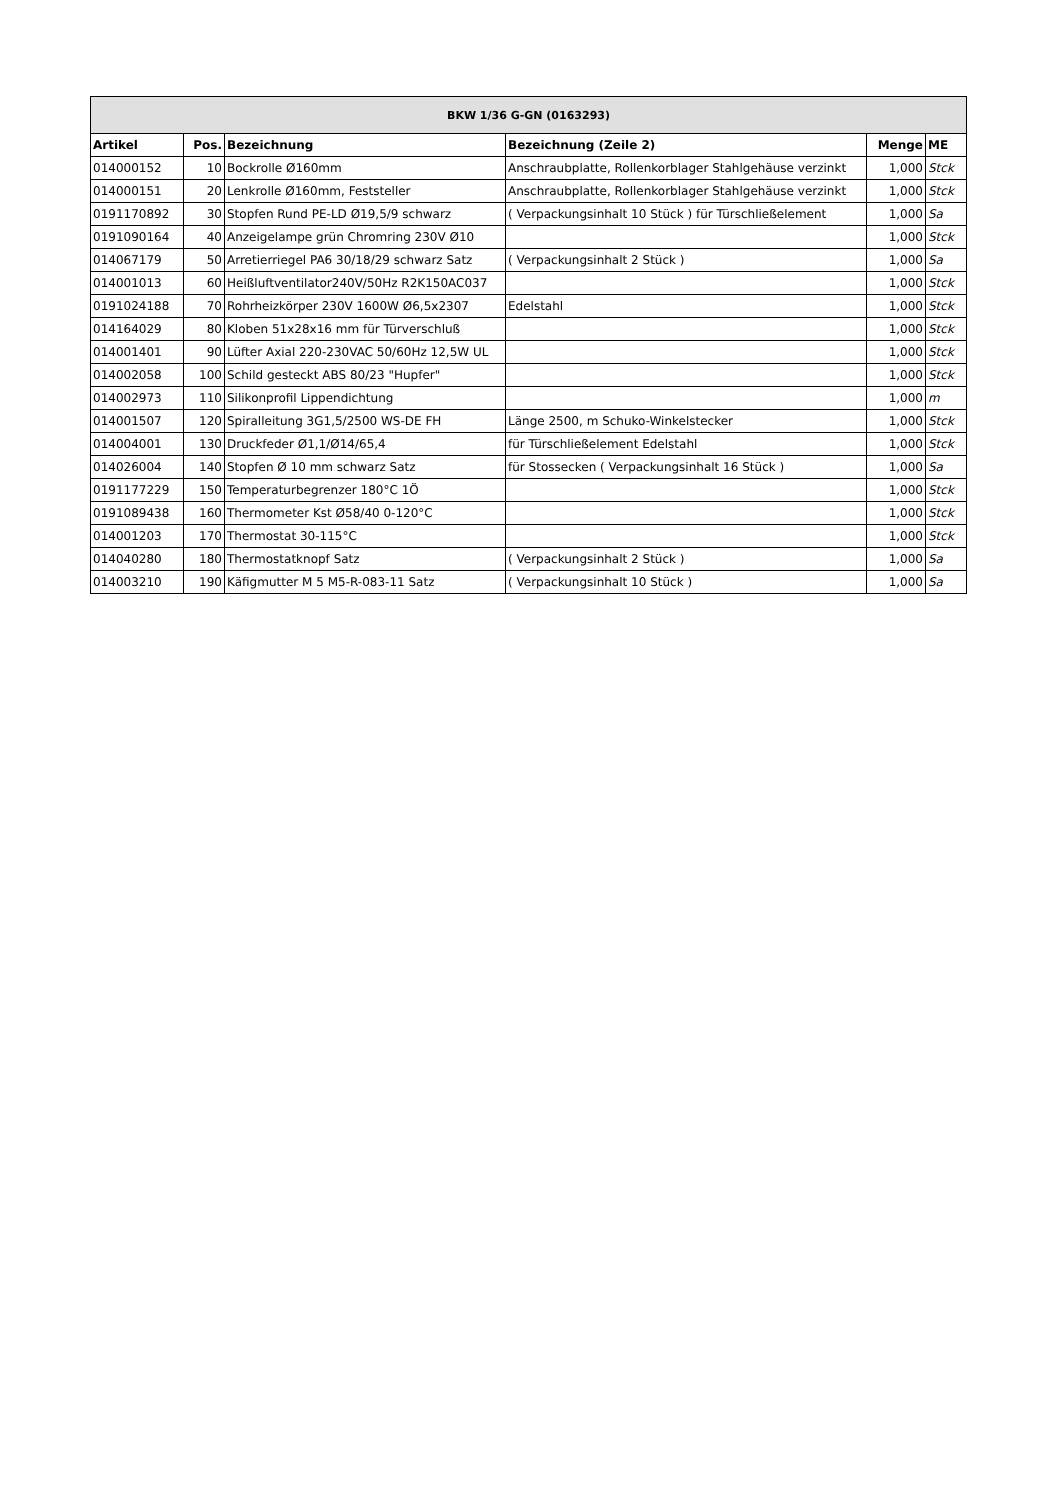| BKW 1/36 G-GN (0163293) | | | | | |
| Artikel | Pos. | Bezeichnung | Bezeichnung (Zeile 2) | Menge | ME |
| 014000152 | 10 | Bockrolle Ø160mm | Anschraubplatte, Rollenkorblager Stahlgehäuse verzinkt | 1,000 | Stck |
| 014000151 | 20 | Lenkrolle Ø160mm, Feststeller | Anschraubplatte, Rollenkorblager Stahlgehäuse verzinkt | 1,000 | Stck |
| 0191170892 | 30 | Stopfen Rund PE-LD Ø19,5/9 schwarz | ( Verpackungsinhalt 10 Stück ) für Türschließelement | 1,000 | Sa |
| 0191090164 | 40 | Anzeigelampe grün Chromring 230V Ø10 | | 1,000 | Stck |
| 014067179 | 50 | Arretierriegel PA6 30/18/29 schwarz Satz | ( Verpackungsinhalt 2 Stück ) | 1,000 | Sa |
| 014001013 | 60 | Heißluftventilator240V/50Hz R2K150AC037 | | 1,000 | Stck |
| 0191024188 | 70 | Rohrheizkörper 230V 1600W Ø6,5x2307 | Edelstahl | 1,000 | Stck |
| 014164029 | 80 | Kloben 51x28x16 mm für Türverschluß | | 1,000 | Stck |
| 014001401 | 90 | Lüfter Axial 220-230VAC 50/60Hz 12,5W UL | | 1,000 | Stck |
| 014002058 | 100 | Schild gesteckt ABS 80/23 "Hupfer" | | 1,000 | Stck |
| 014002973 | 110 | Silikonprofil Lippendichtung | | 1,000 | m |
| 014001507 | 120 | Spiralleitung 3G1,5/2500 WS-DE FH | Länge 2500, m Schuko-Winkelstecker | 1,000 | Stck |
| 014004001 | 130 | Druckfeder Ø1,1/Ø14/65,4 | für Türschließelement Edelstahl | 1,000 | Stck |
| 014026004 | 140 | Stopfen Ø 10 mm schwarz Satz | für Stossecken ( Verpackungsinhalt 16 Stück ) | 1,000 | Sa |
| 0191177229 | 150 | Temperaturbegrenzer 180°C 1Ö | | 1,000 | Stck |
| 0191089438 | 160 | Thermometer Kst Ø58/40 0-120°C | | 1,000 | Stck |
| 014001203 | 170 | Thermostat 30-115°C | | 1,000 | Stck |
| 014040280 | 180 | Thermostatknopf Satz | ( Verpackungsinhalt 2 Stück ) | 1,000 | Sa |
| 014003210 | 190 | Käfigmutter M 5 M5-R-083-11 Satz | ( Verpackungsinhalt 10 Stück ) | 1,000 | Sa |